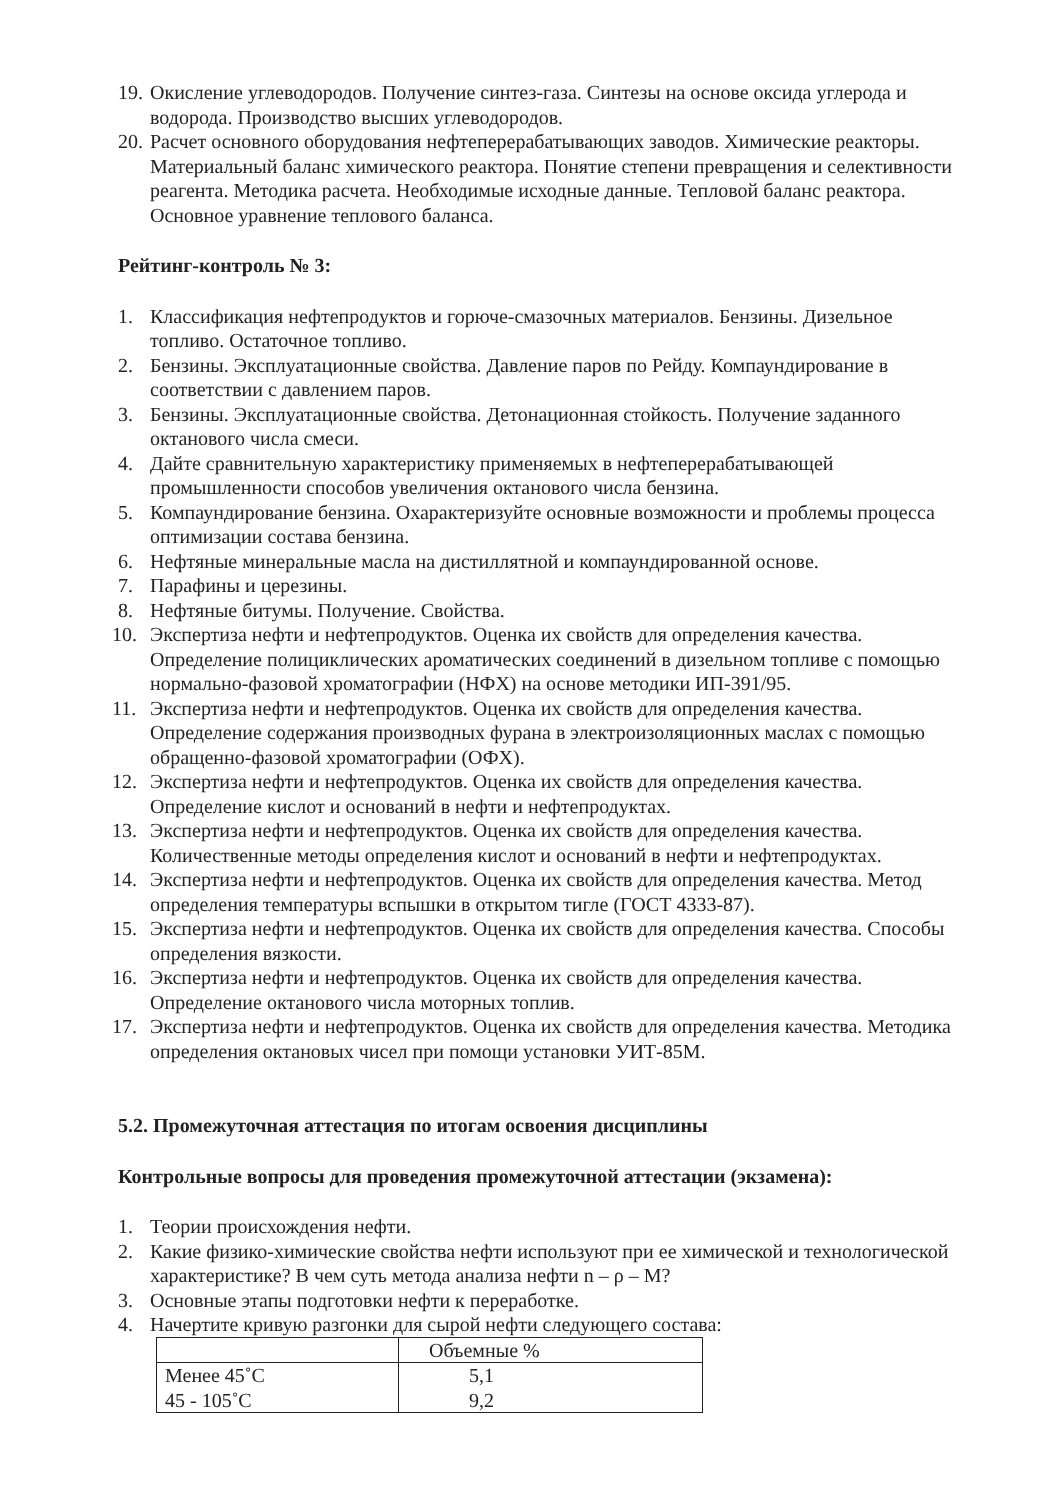19. Окисление углеводородов. Получение синтез-газа. Синтезы на основе оксида углерода и водорода. Производство высших углеводородов.
20. Расчет основного оборудования нефтеперерабатывающих заводов. Химические реакторы. Материальный баланс химического реактора. Понятие степени превращения и селективности реагента. Методика расчета. Необходимые исходные данные. Тепловой баланс реактора. Основное уравнение теплового баланса.
Рейтинг-контроль № 3:
1. Классификация нефтепродуктов и горюче-смазочных материалов. Бензины. Дизельное топливо. Остаточное топливо.
2. Бензины. Эксплуатационные свойства. Давление паров по Рейду. Компаундирование в соответствии с давлением паров.
3. Бензины. Эксплуатационные свойства. Детонационная стойкость. Получение заданного октанового числа смеси.
4. Дайте сравнительную характеристику применяемых в нефтеперерабатывающей промышленности способов увеличения октанового числа бензина.
5. Компаундирование бензина. Охарактеризуйте основные возможности и проблемы процесса оптимизации состава бензина.
6. Нефтяные минеральные масла на дистиллятной и компаундированной основе.
7. Парафины и церезины.
8. Нефтяные битумы. Получение. Свойства.
10. Экспертиза нефти и нефтепродуктов. Оценка их свойств для определения качества. Определение полициклических ароматических соединений в дизельном топливе с помощью нормально-фазовой хроматографии (НФХ) на основе методики ИП-391/95.
11. Экспертиза нефти и нефтепродуктов. Оценка их свойств для определения качества. Определение содержания производных фурана в электроизоляционных маслах с помощью обращенно-фазовой хроматографии (ОФХ).
12. Экспертиза нефти и нефтепродуктов. Оценка их свойств для определения качества. Определение кислот и оснований в нефти и нефтепродуктах.
13. Экспертиза нефти и нефтепродуктов. Оценка их свойств для определения качества. Количественные методы определения кислот и оснований в нефти и нефтепродуктах.
14. Экспертиза нефти и нефтепродуктов. Оценка их свойств для определения качества. Метод определения температуры вспышки в открытом тигле (ГОСТ 4333-87).
15. Экспертиза нефти и нефтепродуктов. Оценка их свойств для определения качества. Способы определения вязкости.
16. Экспертиза нефти и нефтепродуктов. Оценка их свойств для определения качества. Определение октанового числа моторных топлив.
17. Экспертиза нефти и нефтепродуктов. Оценка их свойств для определения качества. Методика определения октановых чисел при помощи установки УИТ-85М.
5.2. Промежуточная аттестация по итогам освоения дисциплины
Контрольные вопросы для проведения промежуточной аттестации (экзамена):
1. Теории происхождения нефти.
2. Какие физико-химические свойства нефти используют при ее химической и технологической характеристике? В чем суть метода анализа нефти n – ρ – M?
3. Основные этапы подготовки нефти к переработке.
4. Начертите кривую разгонки для сырой нефти следующего состава:
| | Объемные % |
| Менее 45˚С | 5,1 |
| 45 - 105˚С | 9,2 |